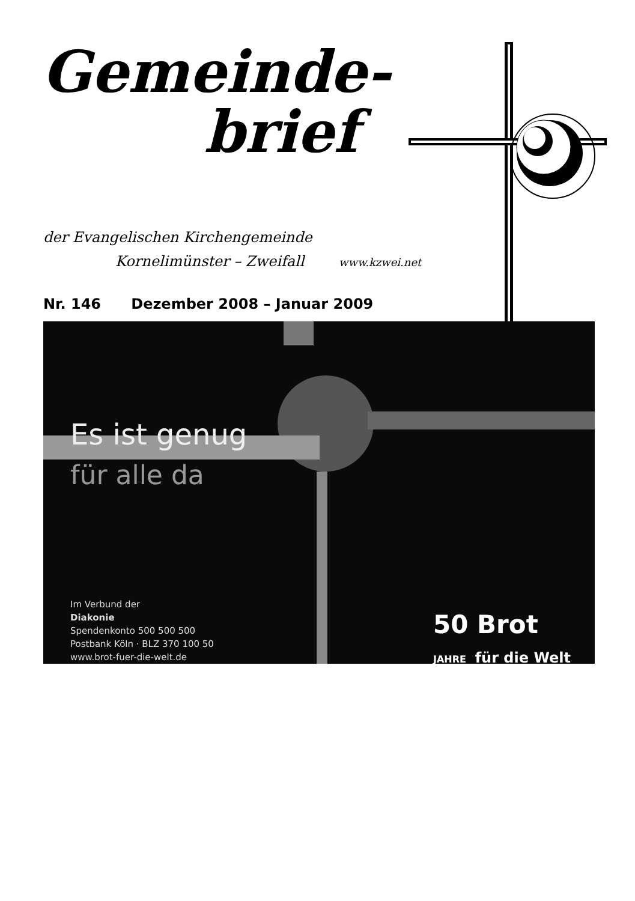Gemeinde-
brief
der Evangelischen Kirchengemeinde
Kornelimünster – Zweifall www.kzwei.net
Nr. 146 Dezember 2008 – Januar 2009
Es ist genug
für alle da
Im Verbund der
Diakonie
Spendenkonto 500 500 500
Postbank Köln · BLZ 370 100 50
www.brot-fuer-die-welt.de
50 Brot
JAHRE für die Welt